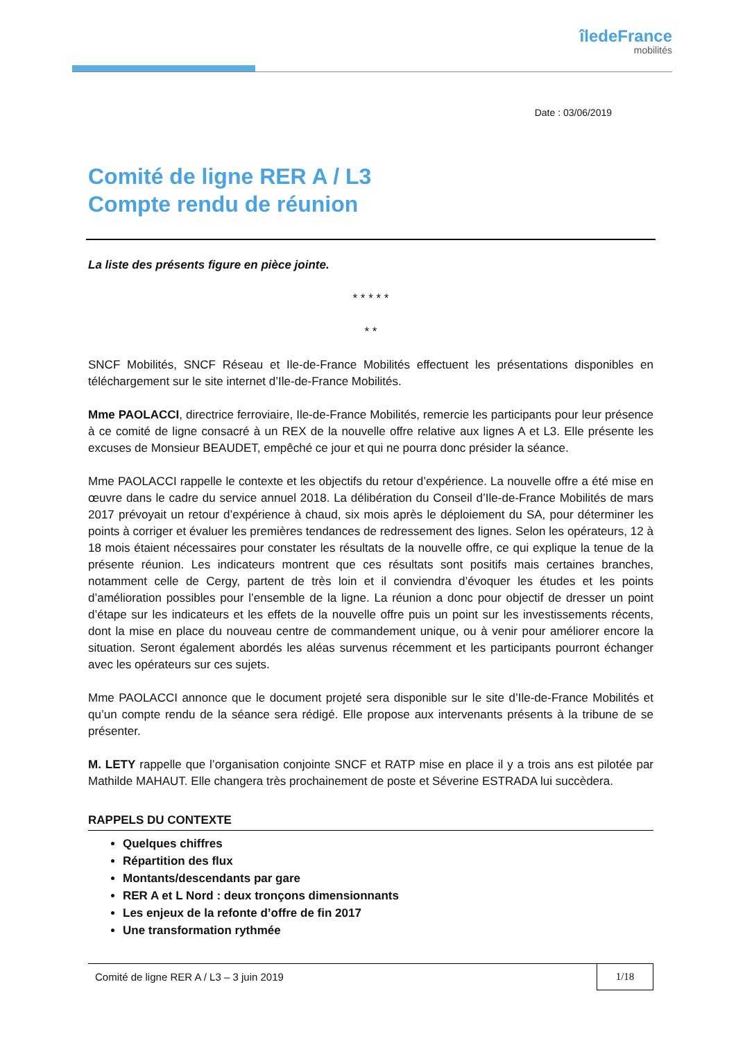îledeFrance
mobilités
Date : 03/06/2019
Comité de ligne RER A / L3
Compte rendu de réunion
La liste des présents figure en pièce jointe.
* * * * *
* *
SNCF Mobilités, SNCF Réseau et Ile-de-France Mobilités effectuent les présentations disponibles en téléchargement sur le site internet d’Ile-de-France Mobilités.
Mme PAOLACCI, directrice ferroviaire, Ile-de-France Mobilités, remercie les participants pour leur présence à ce comité de ligne consacré à un REX de la nouvelle offre relative aux lignes A et L3. Elle présente les excuses de Monsieur BEAUDET, empêché ce jour et qui ne pourra donc présider la séance.
Mme PAOLACCI rappelle le contexte et les objectifs du retour d’expérience. La nouvelle offre a été mise en œuvre dans le cadre du service annuel 2018. La délibération du Conseil d’Ile-de-France Mobilités de mars 2017 prévoyait un retour d’expérience à chaud, six mois après le déploiement du SA, pour déterminer les points à corriger et évaluer les premières tendances de redressement des lignes. Selon les opérateurs, 12 à 18 mois étaient nécessaires pour constater les résultats de la nouvelle offre, ce qui explique la tenue de la présente réunion. Les indicateurs montrent que ces résultats sont positifs mais certaines branches, notamment celle de Cergy, partent de très loin et il conviendra d’évoquer les études et les points d’amélioration possibles pour l’ensemble de la ligne. La réunion a donc pour objectif de dresser un point d’étape sur les indicateurs et les effets de la nouvelle offre puis un point sur les investissements récents, dont la mise en place du nouveau centre de commandement unique, ou à venir pour améliorer encore la situation. Seront également abordés les aléas survenus récemment et les participants pourront échanger avec les opérateurs sur ces sujets.
Mme PAOLACCI annonce que le document projeté sera disponible sur le site d’Ile-de-France Mobilités et qu’un compte rendu de la séance sera rédigé. Elle propose aux intervenants présents à la tribune de se présenter.
M. LETY rappelle que l’organisation conjointe SNCF et RATP mise en place il y a trois ans est pilotée par Mathilde MAHAUT. Elle changera très prochainement de poste et Séverine ESTRADA lui succèdera.
RAPPELS DU CONTEXTE
Quelques chiffres
Répartition des flux
Montants/descendants par gare
RER A et L Nord : deux tronçons dimensionnants
Les enjeux de la refonte d’offre de fin 2017
Une transformation rythmée
Comité de ligne RER A / L3 – 3 juin 2019 1/18